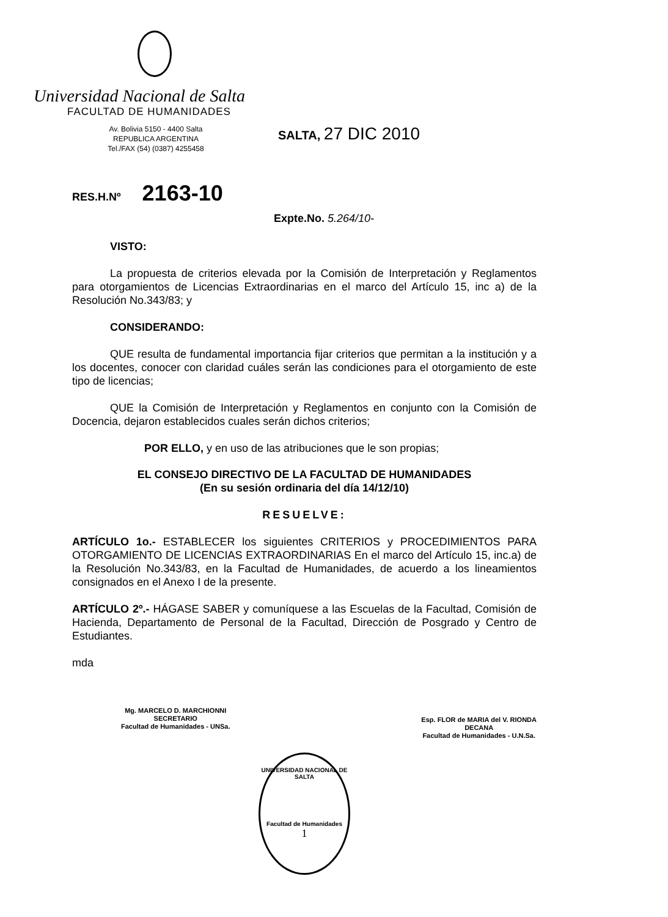Universidad Nacional de Salta
FACULTAD DE HUMANIDADES
Av. Bolivia 5150 - 4400 Salta
REPUBLICA ARGENTINA
Tel./FAX (54) (0387) 4255458
SALTA, 27 DIC 2010
RES.H.Nº 2163-10
Expte.No. 5.264/10-
VISTO:
La propuesta de criterios elevada por la Comisión de Interpretación y Reglamentos para otorgamientos de Licencias Extraordinarias en el marco del Artículo 15, inc a) de la Resolución No.343/83; y
CONSIDERANDO:
QUE resulta de fundamental importancia fijar criterios que permitan a la institución y a los docentes, conocer con claridad cuáles serán las condiciones para el otorgamiento de este tipo de licencias;
QUE la Comisión de Interpretación y Reglamentos en conjunto con la Comisión de Docencia, dejaron establecidos cuales serán dichos criterios;
POR ELLO, y en uso de las atribuciones que le son propias;
EL CONSEJO DIRECTIVO DE LA FACULTAD DE HUMANIDADES
(En su sesión ordinaria del día 14/12/10)
RESUELVE:
ARTÍCULO 1o.- ESTABLECER los siguientes CRITERIOS y PROCEDIMIENTOS PARA OTORGAMIENTO DE LICENCIAS EXTRAORDINARIAS En el marco del Artículo 15, inc.a) de la Resolución No.343/83, en la Facultad de Humanidades, de acuerdo a los lineamientos consignados en el Anexo I de la presente.
ARTÍCULO 2º.- HÁGASE SABER y comuníquese a las Escuelas de la Facultad, Comisión de Hacienda, Departamento de Personal de la Facultad, Dirección de Posgrado y Centro de Estudiantes.
mda
Mg. MARCELO D. MARCHIONNI
SECRETARIO
Facultad de Humanidades - UNSa.
Esp. FLOR de MARIA del V. RIONDA
DECANA
Facultad de Humanidades - U.N.Sa.
UNIVERSIDAD NACIONAL DE SALTA
Facultad de Humanidades
1